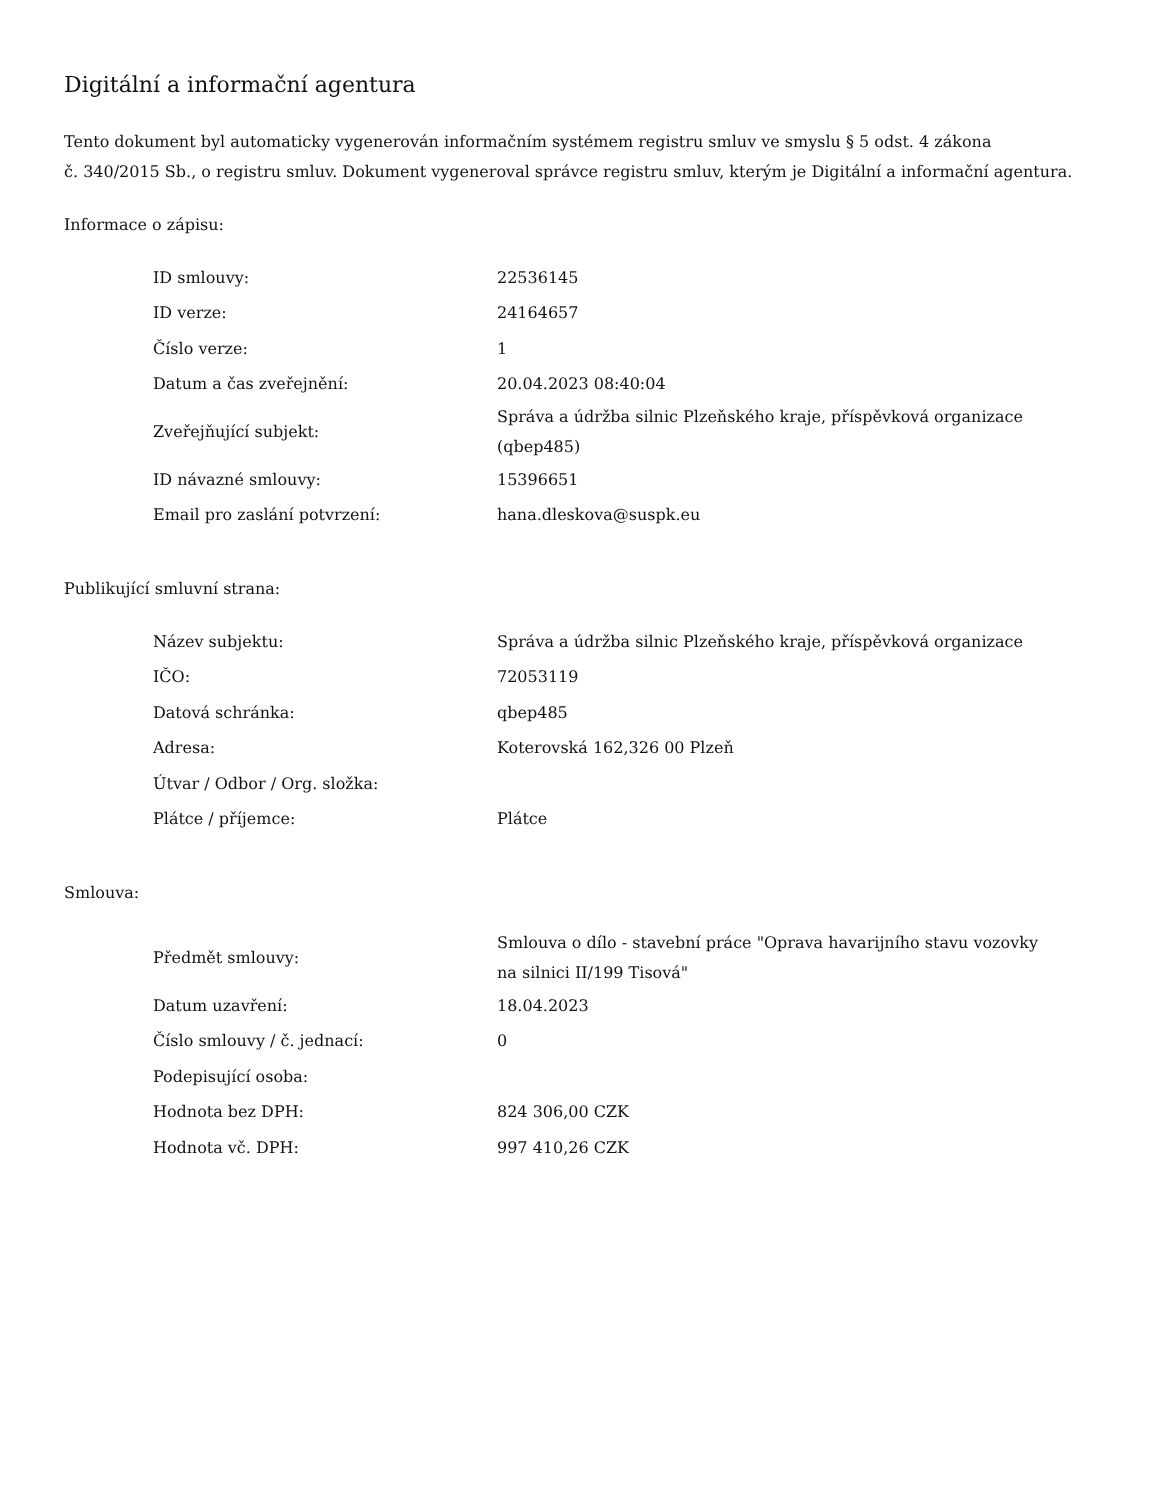Digitální a informační agentura
Tento dokument byl automaticky vygenerován informačním systémem registru smluv ve smyslu § 5 odst. 4 zákona
č. 340/2015 Sb., o registru smluv. Dokument vygeneroval správce registru smluv, kterým je Digitální a informační agentura.
Informace o zápisu:
| ID smlouvy: | 22536145 |
| ID verze: | 24164657 |
| Číslo verze: | 1 |
| Datum a čas zveřejnění: | 20.04.2023 08:40:04 |
| Zveřejňující subjekt: | Správa a údržba silnic Plzeňského kraje, příspěvková organizace (qbep485) |
| ID návazné smlouvy: | 15396651 |
| Email pro zaslání potvrzení: | hana.dleskova@suspk.eu |
Publikující smluvní strana:
| Název subjektu: | Správa a údržba silnic Plzeňského kraje, příspěvková organizace |
| IČO: | 72053119 |
| Datová schránka: | qbep485 |
| Adresa: | Koterovská 162,326 00 Plzeň |
| Útvar / Odbor / Org. složka: | |
| Plátce / příjemce: | Plátce |
Smlouva:
| Předmět smlouvy: | Smlouva o dílo - stavební práce "Oprava havarijního stavu vozovky na silnici II/199 Tisová" |
| Datum uzavření: | 18.04.2023 |
| Číslo smlouvy / č. jednací: | 0 |
| Podepisující osoba: | |
| Hodnota bez DPH: | 824 306,00 CZK |
| Hodnota vč. DPH: | 997 410,26 CZK |